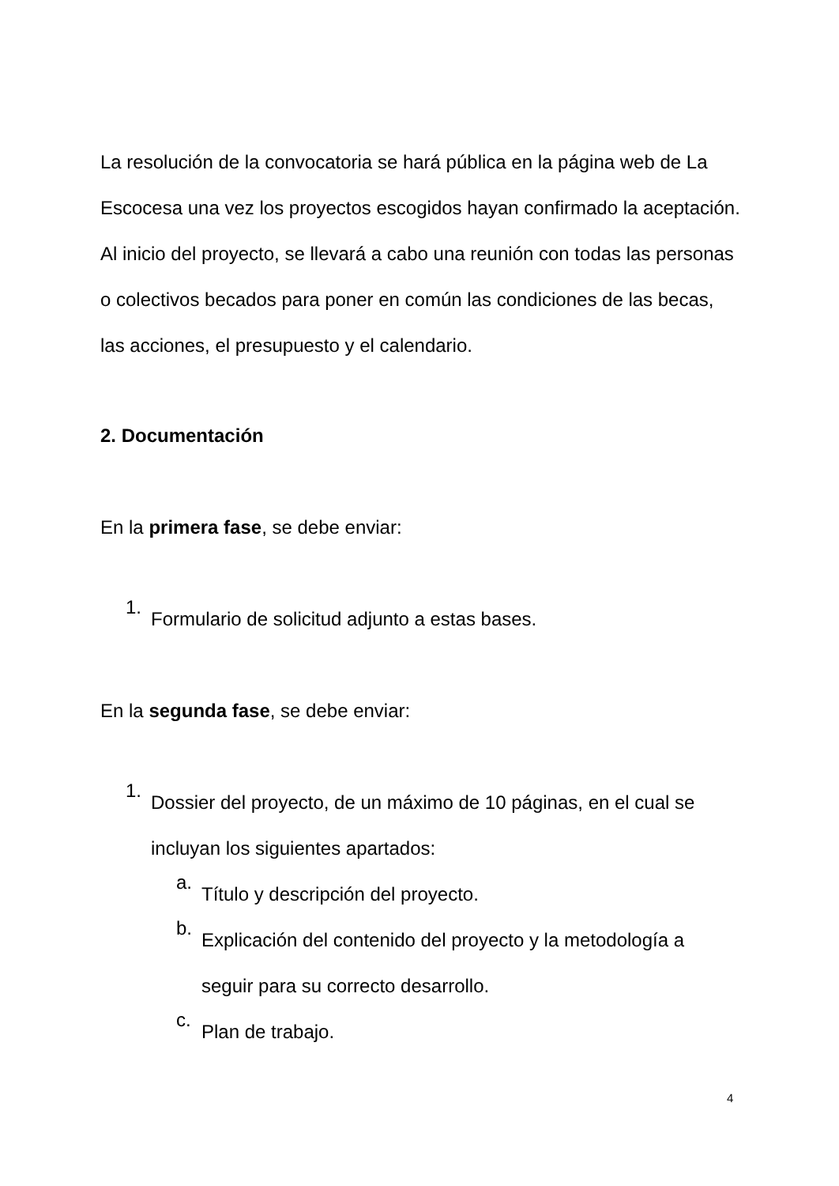La resolución de la convocatoria se hará pública en la página web de La Escocesa una vez los proyectos escogidos hayan confirmado la aceptación. Al inicio del proyecto, se llevará a cabo una reunión con todas las personas o colectivos becados para poner en común las condiciones de las becas, las acciones, el presupuesto y el calendario.
2. Documentación
En la primera fase, se debe enviar:
1.
Formulario de solicitud adjunto a estas bases.
En la segunda fase, se debe enviar:
1.
Dossier del proyecto, de un máximo de 10 páginas, en el cual se incluyan los siguientes apartados:
a.
Título y descripción del proyecto.
b.
Explicación del contenido del proyecto y la metodología a seguir para su correcto desarrollo.
c.
Plan de trabajo.
4